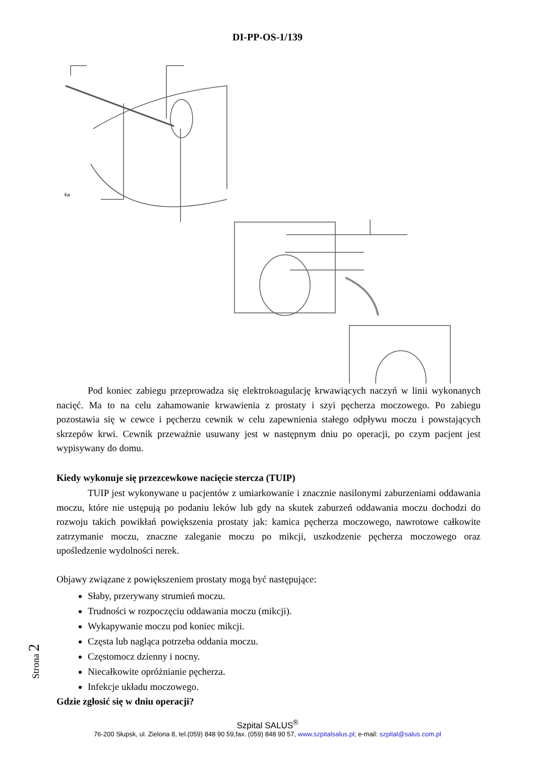DI-PP-OS-1/139
ka
Pod koniec zabiegu przeprowadza się elektrokoagulację krwawiących naczyń w linii wykonanych nacięć. Ma to na celu zahamowanie krwawienia z prostaty i szyi pęcherza moczowego. Po zabiegu pozostawia się w cewce i pęcherzu cewnik w celu zapewnienia stałego odpływu moczu i powstających skrzepów krwi. Cewnik przeważnie usuwany jest w następnym dniu po operacji, po czym pacjent jest wypisywany do domu.
Kiedy wykonuje się przezcewkowe nacięcie stercza (TUIP)
TUIP jest wykonywane u pacjentów z umiarkowanie i znacznie nasilonymi zaburzeniami oddawania moczu, które nie ustępują po podaniu leków lub gdy na skutek zaburzeń oddawania moczu dochodzi do rozwoju takich powikłań powiększenia prostaty jak: kamica pęcherza moczowego, nawrotowe całkowite zatrzymanie moczu, znaczne zaleganie moczu po mikcji, uszkodzenie pęcherza moczowego oraz upośledzenie wydolności nerek.
Objawy związane z powiększeniem prostaty mogą być następujące:
Słaby, przerywany strumień moczu.
Trudności w rozpoczęciu oddawania moczu (mikcji).
Wykapywanie moczu pod koniec mikcji.
Częsta lub nagląca potrzeba oddania moczu.
Częstomocz dzienny i nocny.
Niecałkowite opróżnianie pęcherza.
Infekcje układu moczowego.
Gdzie zgłosić się w dniu operacji?
Strona 2
Szpital SALUS<sup>®</sup>
76-200 Słupsk, ul. Zielona 8, tel.(059) 848 90 59,fax. (059) 848 90 57, www.szpitalsalus.pl; e-mail: szpital@salus.com.pl